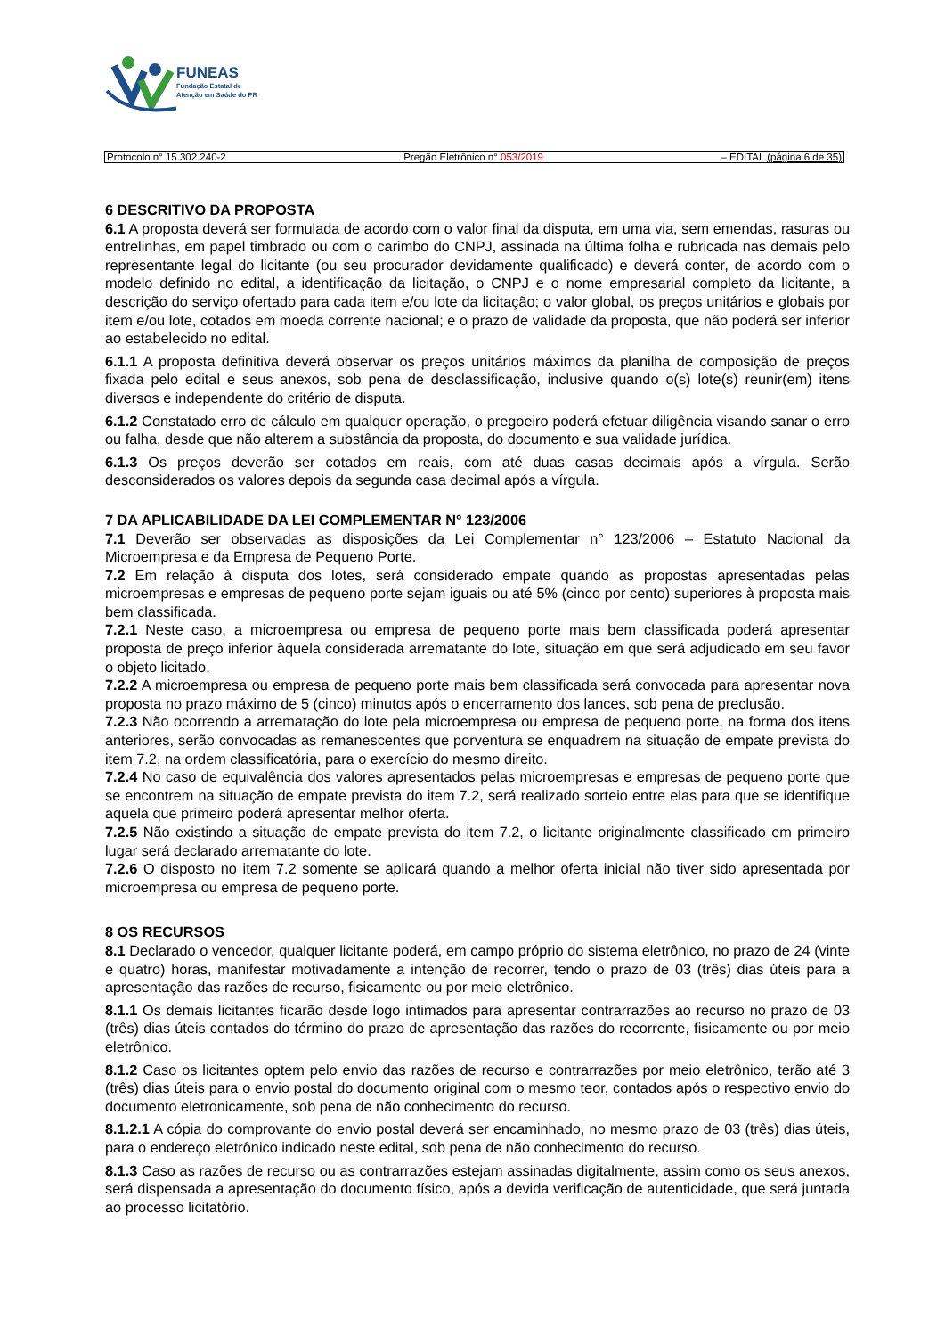FUNEAS
Fundação Estatal de
Atenção em Saúde do PR
Protocolo n° 15.302.240-2 Pregão Eletrônico n° 053/2019 – EDITAL (página 6 de 35)
6 DESCRITIVO DA PROPOSTA
6.1 A proposta deverá ser formulada de acordo com o valor final da disputa, em uma via, sem emendas, rasuras ou entrelinhas, em papel timbrado ou com o carimbo do CNPJ, assinada na última folha e rubricada nas demais pelo representante legal do licitante (ou seu procurador devidamente qualificado) e deverá conter, de acordo com o modelo definido no edital, a identificação da licitação, o CNPJ e o nome empresarial completo da licitante, a descrição do serviço ofertado para cada item e/ou lote da licitação; o valor global, os preços unitários e globais por item e/ou lote, cotados em moeda corrente nacional; e o prazo de validade da proposta, que não poderá ser inferior ao estabelecido no edital.
6.1.1 A proposta definitiva deverá observar os preços unitários máximos da planilha de composição de preços fixada pelo edital e seus anexos, sob pena de desclassificação, inclusive quando o(s) lote(s) reunir(em) itens diversos e independente do critério de disputa.
6.1.2 Constatado erro de cálculo em qualquer operação, o pregoeiro poderá efetuar diligência visando sanar o erro ou falha, desde que não alterem a substância da proposta, do documento e sua validade jurídica.
6.1.3 Os preços deverão ser cotados em reais, com até duas casas decimais após a vírgula. Serão desconsiderados os valores depois da segunda casa decimal após a vírgula.
7 DA APLICABILIDADE DA LEI COMPLEMENTAR N° 123/2006
7.1 Deverão ser observadas as disposições da Lei Complementar n° 123/2006 – Estatuto Nacional da Microempresa e da Empresa de Pequeno Porte.
7.2 Em relação à disputa dos lotes, será considerado empate quando as propostas apresentadas pelas microempresas e empresas de pequeno porte sejam iguais ou até 5% (cinco por cento) superiores à proposta mais bem classificada.
7.2.1 Neste caso, a microempresa ou empresa de pequeno porte mais bem classificada poderá apresentar proposta de preço inferior àquela considerada arrematante do lote, situação em que será adjudicado em seu favor o objeto licitado.
7.2.2 A microempresa ou empresa de pequeno porte mais bem classificada será convocada para apresentar nova proposta no prazo máximo de 5 (cinco) minutos após o encerramento dos lances, sob pena de preclusão.
7.2.3 Não ocorrendo a arrematação do lote pela microempresa ou empresa de pequeno porte, na forma dos itens anteriores, serão convocadas as remanescentes que porventura se enquadrem na situação de empate prevista do item 7.2, na ordem classificatória, para o exercício do mesmo direito.
7.2.4 No caso de equivalência dos valores apresentados pelas microempresas e empresas de pequeno porte que se encontrem na situação de empate prevista do item 7.2, será realizado sorteio entre elas para que se identifique aquela que primeiro poderá apresentar melhor oferta.
7.2.5 Não existindo a situação de empate prevista do item 7.2, o licitante originalmente classificado em primeiro lugar será declarado arrematante do lote.
7.2.6 O disposto no item 7.2 somente se aplicará quando a melhor oferta inicial não tiver sido apresentada por microempresa ou empresa de pequeno porte.
8 OS RECURSOS
8.1 Declarado o vencedor, qualquer licitante poderá, em campo próprio do sistema eletrônico, no prazo de 24 (vinte e quatro) horas, manifestar motivadamente a intenção de recorrer, tendo o prazo de 03 (três) dias úteis para a apresentação das razões de recurso, fisicamente ou por meio eletrônico.
8.1.1 Os demais licitantes ficarão desde logo intimados para apresentar contrarrazões ao recurso no prazo de 03 (três) dias úteis contados do término do prazo de apresentação das razões do recorrente, fisicamente ou por meio eletrônico.
8.1.2 Caso os licitantes optem pelo envio das razões de recurso e contrarrazões por meio eletrônico, terão até 3 (três) dias úteis para o envio postal do documento original com o mesmo teor, contados após o respectivo envio do documento eletronicamente, sob pena de não conhecimento do recurso.
8.1.2.1 A cópia do comprovante do envio postal deverá ser encaminhado, no mesmo prazo de 03 (três) dias úteis, para o endereço eletrônico indicado neste edital, sob pena de não conhecimento do recurso.
8.1.3 Caso as razões de recurso ou as contrarrazões estejam assinadas digitalmente, assim como os seus anexos, será dispensada a apresentação do documento físico, após a devida verificação de autenticidade, que será juntada ao processo licitatório.